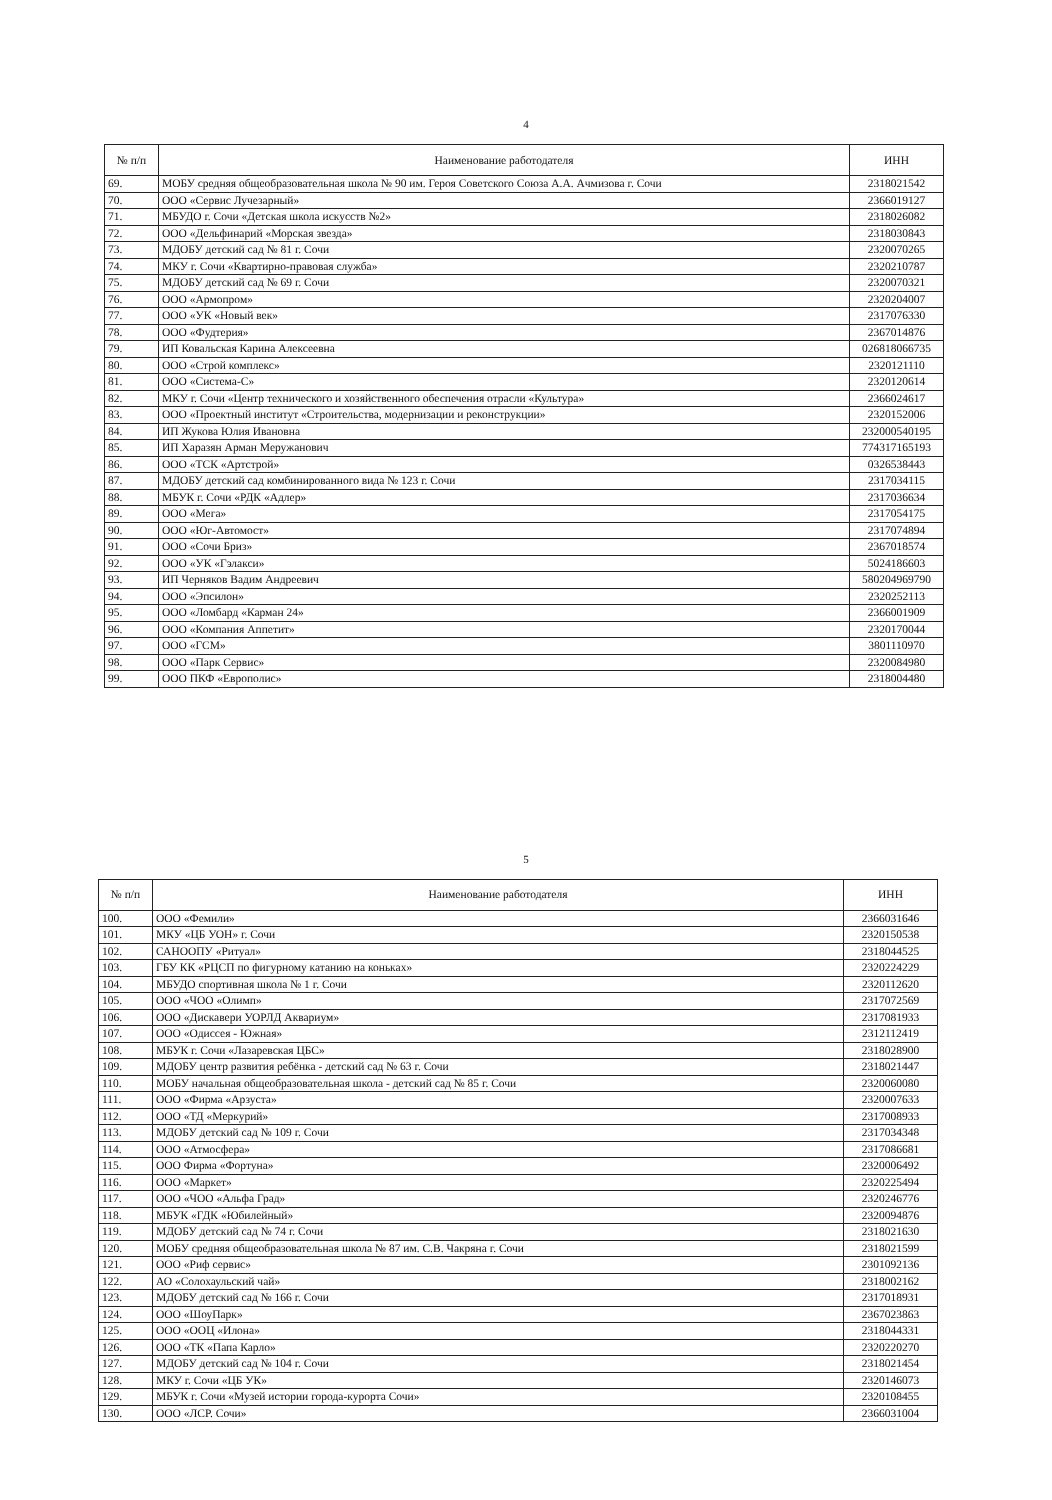4
| № п/п | Наименование работодателя | ИНН |
| --- | --- | --- |
| 69. | МОБУ средняя общеобразовательная школа № 90 им. Героя Советского Союза А.А. Ачмизова г. Сочи | 2318021542 |
| 70. | ООО «Сервис Лучезарный» | 2366019127 |
| 71. | МБУДО г. Сочи «Детская школа искусств №2» | 2318026082 |
| 72. | ООО «Дельфинарий «Морская звезда» | 2318030843 |
| 73. | МДОБУ детский сад № 81 г. Сочи | 2320070265 |
| 74. | МКУ г. Сочи «Квартирно-правовая служба» | 2320210787 |
| 75. | МДОБУ детский сад № 69 г. Сочи | 2320070321 |
| 76. | ООО «Армопром» | 2320204007 |
| 77. | ООО «УК «Новый век» | 2317076330 |
| 78. | ООО «Фудтерия» | 2367014876 |
| 79. | ИП Ковальская Карина Алексеевна | 026818066735 |
| 80. | ООО «Строй комплекс» | 2320121110 |
| 81. | ООО «Система-С» | 2320120614 |
| 82. | МКУ г. Сочи «Центр технического и хозяйственного обеспечения отрасли «Культура» | 2366024617 |
| 83. | ООО «Проектный институт «Строительства, модернизации и реконструкции» | 2320152006 |
| 84. | ИП Жукова Юлия Ивановна | 232000540195 |
| 85. | ИП Харазян Арман Меружанович | 774317165193 |
| 86. | ООО «ТСК «Артстрой» | 0326538443 |
| 87. | МДОБУ детский сад комбинированного вида № 123 г. Сочи | 2317034115 |
| 88. | МБУК г. Сочи «РДК «Адлер» | 2317036634 |
| 89. | ООО «Мега» | 2317054175 |
| 90. | ООО «Юг-Автомост» | 2317074894 |
| 91. | ООО «Сочи Бриз» | 2367018574 |
| 92. | ООО «УК «Гэлакси» | 5024186603 |
| 93. | ИП Черняков Вадим Андреевич | 580204969790 |
| 94. | ООО «Эпсилон» | 2320252113 |
| 95. | ООО «Ломбард «Карман 24» | 2366001909 |
| 96. | ООО «Компания Аппетит» | 2320170044 |
| 97. | ООО «ГСМ» | 3801110970 |
| 98. | ООО «Парк Сервис» | 2320084980 |
| 99. | ООО ПКФ «Европолис» | 2318004480 |
5
| № п/п | Наименование работодателя | ИНН |
| --- | --- | --- |
| 100. | ООО «Фемили» | 2366031646 |
| 101. | МКУ «ЦБ УОН» г. Сочи | 2320150538 |
| 102. | САНООПУ «Ритуал» | 2318044525 |
| 103. | ГБУ КК «РЦСП по фигурному катанию на коньках» | 2320224229 |
| 104. | МБУДО спортивная школа № 1 г. Сочи | 2320112620 |
| 105. | ООО «ЧОО «Олимп» | 2317072569 |
| 106. | ООО «Дискавери УОРЛД Аквариум» | 2317081933 |
| 107. | ООО «Одиссея - Южная» | 2312112419 |
| 108. | МБУК г. Сочи «Лазаревская ЦБС» | 2318028900 |
| 109. | МДОБУ центр развития ребёнка - детский сад № 63 г. Сочи | 2318021447 |
| 110. | МОБУ начальная общеобразовательная школа - детский сад № 85 г. Сочи | 2320060080 |
| 111. | ООО «Фирма «Арзуста» | 2320007633 |
| 112. | ООО «ТД «Меркурий» | 2317008933 |
| 113. | МДОБУ детский сад № 109 г. Сочи | 2317034348 |
| 114. | ООО «Атмосфера» | 2317086681 |
| 115. | ООО Фирма «Фортуна» | 2320006492 |
| 116. | ООО «Маркет» | 2320225494 |
| 117. | ООО «ЧОО «Альфа Град» | 2320246776 |
| 118. | МБУК «ГДК «Юбилейный» | 2320094876 |
| 119. | МДОБУ детский сад № 74 г. Сочи | 2318021630 |
| 120. | МОБУ средняя общеобразовательная школа № 87 им. С.В. Чакряна г. Сочи | 2318021599 |
| 121. | ООО «Риф сервис» | 2301092136 |
| 122. | АО «Солохаульский чай» | 2318002162 |
| 123. | МДОБУ детский сад № 166 г. Сочи | 2317018931 |
| 124. | ООО «ШоуПарк» | 2367023863 |
| 125. | ООО «ООЦ «Илона» | 2318044331 |
| 126. | ООО «ТК «Папа Карло» | 2320220270 |
| 127. | МДОБУ детский сад № 104 г. Сочи | 2318021454 |
| 128. | МКУ г. Сочи «ЦБ УК» | 2320146073 |
| 129. | МБУК г. Сочи «Музей истории города-курорта Сочи» | 2320108455 |
| 130. | ООО «ЛСР. Сочи» | 2366031004 |